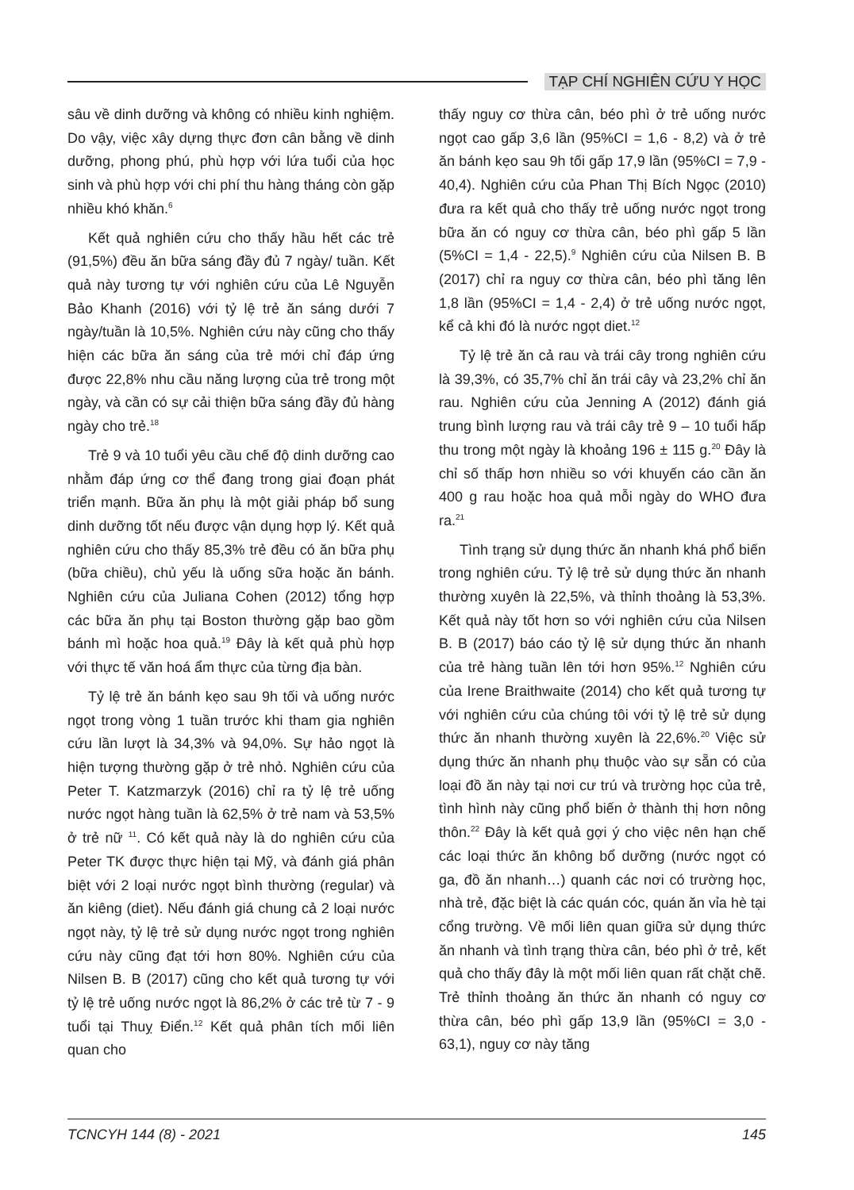TẠP CHÍ NGHIÊN CỨU Y HỌC
sâu về dinh dưỡng và không có nhiều kinh nghiệm. Do vậy, việc xây dựng thực đơn cân bằng về dinh dưỡng, phong phú, phù hợp với lứa tuổi của học sinh và phù hợp với chi phí thu hàng tháng còn gặp nhiều khó khăn.<sup>6</sup>
Kết quả nghiên cứu cho thấy hầu hết các trẻ (91,5%) đều ăn bữa sáng đầy đủ 7 ngày/ tuần. Kết quả này tương tự với nghiên cứu của Lê Nguyễn Bảo Khanh (2016) với tỷ lệ trẻ ăn sáng dưới 7 ngày/tuần là 10,5%. Nghiên cứu này cũng cho thấy hiện các bữa ăn sáng của trẻ mới chỉ đáp ứng được 22,8% nhu cầu năng lượng của trẻ trong một ngày, và cần có sự cải thiện bữa sáng đầy đủ hàng ngày cho trẻ.<sup>18</sup>
Trẻ 9 và 10 tuổi yêu cầu chế độ dinh dưỡng cao nhằm đáp ứng cơ thể đang trong giai đoạn phát triển mạnh. Bữa ăn phụ là một giải pháp bổ sung dinh dưỡng tốt nếu được vận dụng hợp lý. Kết quả nghiên cứu cho thấy 85,3% trẻ đều có ăn bữa phụ (bữa chiều), chủ yếu là uống sữa hoặc ăn bánh. Nghiên cứu của Juliana Cohen (2012) tổng hợp các bữa ăn phụ tại Boston thường gặp bao gồm bánh mì hoặc hoa quả.<sup>19</sup> Đây là kết quả phù hợp với thực tế văn hoá ẩm thực của từng địa bàn.
Tỷ lệ trẻ ăn bánh kẹo sau 9h tối và uống nước ngọt trong vòng 1 tuần trước khi tham gia nghiên cứu lần lượt là 34,3% và 94,0%. Sự hảo ngọt là hiện tượng thường gặp ở trẻ nhỏ. Nghiên cứu của Peter T. Katzmarzyk (2016) chỉ ra tỷ lệ trẻ uống nước ngọt hàng tuần là 62,5% ở trẻ nam và 53,5% ở trẻ nữ <sup>11</sup>. Có kết quả này là do nghiên cứu của Peter TK được thực hiện tại Mỹ, và đánh giá phân biệt với 2 loại nước ngọt bình thường (regular) và ăn kiêng (diet). Nếu đánh giá chung cả 2 loại nước ngọt này, tỷ lệ trẻ sử dụng nước ngọt trong nghiên cứu này cũng đạt tới hơn 80%. Nghiên cứu của Nilsen B. B (2017) cũng cho kết quả tương tự với tỷ lệ trẻ uống nước ngọt là 86,2% ở các trẻ từ 7 - 9 tuổi tại Thuỵ Điển.<sup>12</sup> Kết quả phân tích mối liên quan cho
thấy nguy cơ thừa cân, béo phì ở trẻ uống nước ngọt cao gấp 3,6 lần (95%CI = 1,6 - 8,2) và ở trẻ ăn bánh kẹo sau 9h tối gấp 17,9 lần (95%CI = 7,9 - 40,4). Nghiên cứu của Phan Thị Bích Ngọc (2010) đưa ra kết quả cho thấy trẻ uống nước ngọt trong bữa ăn có nguy cơ thừa cân, béo phì gấp 5 lần (5%CI = 1,4 - 22,5).<sup>9</sup> Nghiên cứu của Nilsen B. B (2017) chỉ ra nguy cơ thừa cân, béo phì tăng lên 1,8 lần (95%CI = 1,4 - 2,4) ở trẻ uống nước ngọt, kể cả khi đó là nước ngọt diet.<sup>12</sup>
Tỷ lệ trẻ ăn cả rau và trái cây trong nghiên cứu là 39,3%, có 35,7% chỉ ăn trái cây và 23,2% chỉ ăn rau. Nghiên cứu của Jenning A (2012) đánh giá trung bình lượng rau và trái cây trẻ 9 – 10 tuổi hấp thu trong một ngày là khoảng 196 ± 115 g.<sup>20</sup> Đây là chỉ số thấp hơn nhiều so với khuyến cáo cần ăn 400 g rau hoặc hoa quả mỗi ngày do WHO đưa ra.<sup>21</sup>
Tình trạng sử dụng thức ăn nhanh khá phổ biến trong nghiên cứu. Tỷ lệ trẻ sử dụng thức ăn nhanh thường xuyên là 22,5%, và thỉnh thoảng là 53,3%. Kết quả này tốt hơn so với nghiên cứu của Nilsen B. B (2017) báo cáo tỷ lệ sử dụng thức ăn nhanh của trẻ hàng tuần lên tới hơn 95%.<sup>12</sup> Nghiên cứu của Irene Braithwaite (2014) cho kết quả tương tự với nghiên cứu của chúng tôi với tỷ lệ trẻ sử dụng thức ăn nhanh thường xuyên là 22,6%.<sup>20</sup> Việc sử dụng thức ăn nhanh phụ thuộc vào sự sẵn có của loại đồ ăn này tại nơi cư trú và trường học của trẻ, tình hình này cũng phổ biến ở thành thị hơn nông thôn.<sup>22</sup> Đây là kết quả gợi ý cho việc nên hạn chế các loại thức ăn không bổ dưỡng (nước ngọt có ga, đồ ăn nhanh…) quanh các nơi có trường học, nhà trẻ, đặc biệt là các quán cóc, quán ăn vỉa hè tại cổng trường. Về mối liên quan giữa sử dụng thức ăn nhanh và tình trạng thừa cân, béo phì ở trẻ, kết quả cho thấy đây là một mối liên quan rất chặt chẽ. Trẻ thỉnh thoảng ăn thức ăn nhanh có nguy cơ thừa cân, béo phì gấp 13,9 lần (95%CI = 3,0 - 63,1), nguy cơ này tăng
TCNCYH 144 (8) - 2021 145